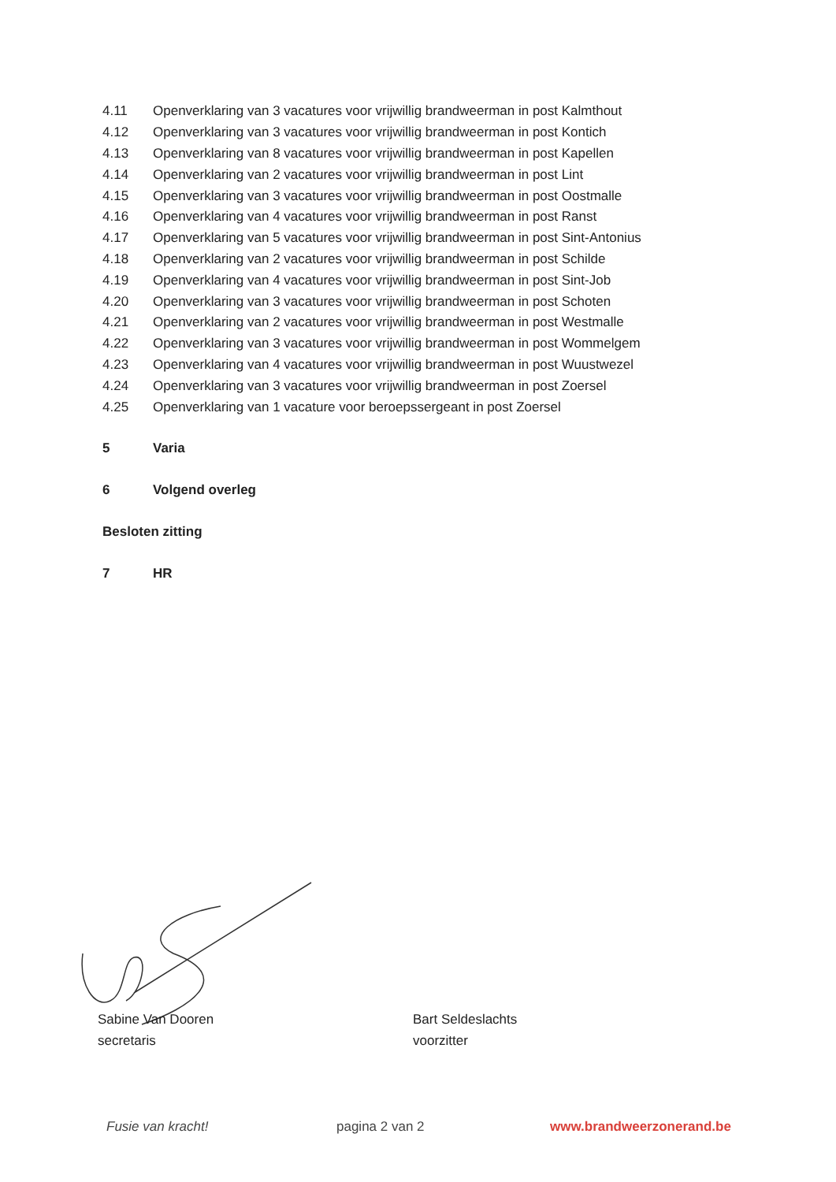4.11 Openverklaring van 3 vacatures voor vrijwillig brandweerman in post Kalmthout
4.12 Openverklaring van 3 vacatures voor vrijwillig brandweerman in post Kontich
4.13 Openverklaring van 8 vacatures voor vrijwillig brandweerman in post Kapellen
4.14 Openverklaring van 2 vacatures voor vrijwillig brandweerman in post Lint
4.15 Openverklaring van 3 vacatures voor vrijwillig brandweerman in post Oostmalle
4.16 Openverklaring van 4 vacatures voor vrijwillig brandweerman in post Ranst
4.17 Openverklaring van 5 vacatures voor vrijwillig brandweerman in post Sint-Antonius
4.18 Openverklaring van 2 vacatures voor vrijwillig brandweerman in post Schilde
4.19 Openverklaring van 4 vacatures voor vrijwillig brandweerman in post Sint-Job
4.20 Openverklaring van 3 vacatures voor vrijwillig brandweerman in post Schoten
4.21 Openverklaring van 2 vacatures voor vrijwillig brandweerman in post Westmalle
4.22 Openverklaring van 3 vacatures voor vrijwillig brandweerman in post Wommelgem
4.23 Openverklaring van 4 vacatures voor vrijwillig brandweerman in post Wuustwezel
4.24 Openverklaring van 3 vacatures voor vrijwillig brandweerman in post Zoersel
4.25 Openverklaring van 1 vacature voor beroepssergeant in post Zoersel
5 Varia
6 Volgend overleg
Besloten zitting
7 HR
Sabine Van Dooren
secretaris
Bart Seldeslachts
voorzitter
Fusie van kracht! pagina 2 van 2 www.brandweerzonerand.be